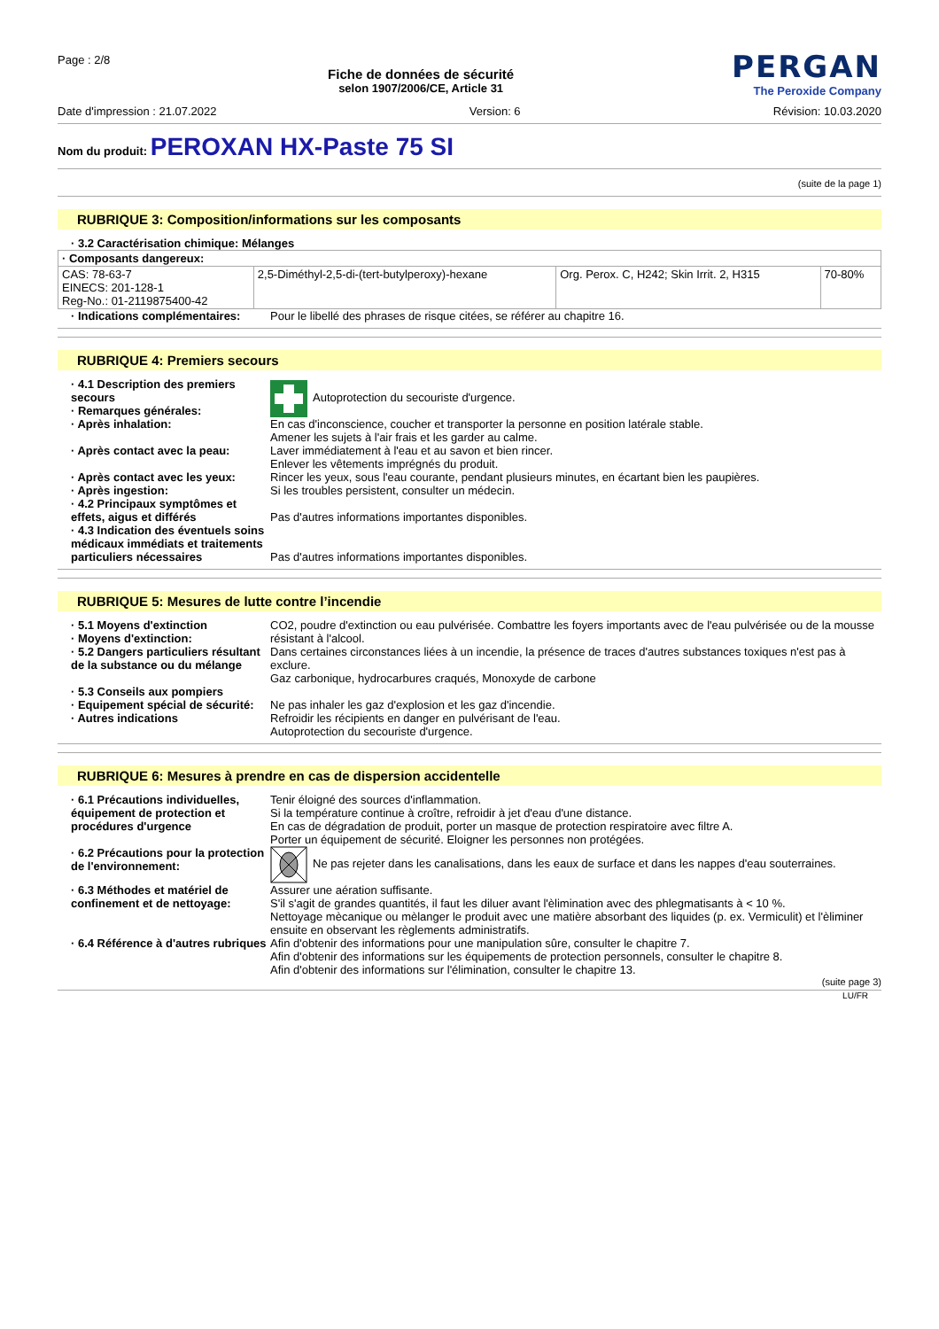Page : 2/8
Fiche de données de sécurité
selon 1907/2006/CE, Article 31
PERGAN
The Peroxide Company
Date d'impression : 21.07.2022 Version: 6 Révision: 10.03.2020
Nom du produit: PEROXAN HX-Paste 75 SI
(suite de la page 1)
RUBRIQUE 3: Composition/informations sur les composants
· 3.2 Caractérisation chimique: Mélanges
| · Composants dangereux: | | | |
| --- | --- | --- | --- |
| CAS: 78-63-7 EINECS: 201-128-1 Reg-No.: 01-2119875400-42 | 2,5-Diméthyl-2,5-di-(tert-butylperoxy)-hexane | Org. Perox. C, H242; Skin Irrit. 2, H315 | 70-80% |
| · Indications complémentaires: | Pour le libellé des phrases de risque citées, se référer au chapitre 16. |
RUBRIQUE 4: Premiers secours
| · 4.1 Description des premiers secours · Remarques générales: | Autoprotection du secouriste d'urgence. |
| · Après inhalation: | En cas d'inconscience, coucher et transporter la personne en position latérale stable. Amener les sujets à l'air frais et les garder au calme. |
| · Après contact avec la peau: | Laver immédiatement à l'eau et au savon et bien rincer. Enlever les vêtements imprégnés du produit. |
| · Après contact avec les yeux: | Rincer les yeux, sous l'eau courante, pendant plusieurs minutes, en écartant bien les paupières. |
| · Après ingestion: | Si les troubles persistent, consulter un médecin. |
| · 4.2 Principaux symptômes et effets, aigus et différés | Pas d'autres informations importantes disponibles. |
| · 4.3 Indication des éventuels soins médicaux immédiats et traitements particuliers nécessaires | Pas d'autres informations importantes disponibles. |
RUBRIQUE 5: Mesures de lutte contre l’incendie
| · 5.1 Moyens d'extinction · Moyens d'extinction: | CO2, poudre d'extinction ou eau pulvérisée. Combattre les foyers importants avec de l'eau pulvérisée ou de la mousse résistant à l'alcool. |
| · 5.2 Dangers particuliers résultant de la substance ou du mélange | Dans certaines circonstances liées à un incendie, la présence de traces d'autres substances toxiques n'est pas à exclure. Gaz carbonique, hydrocarbures craqués, Monoxyde de carbone |
| · 5.3 Conseils aux pompiers · Equipement spécial de sécurité: | Ne pas inhaler les gaz d'explosion et les gaz d'incendie. |
| · Autres indications | Refroidir les récipients en danger en pulvérisant de l'eau. Autoprotection du secouriste d'urgence. |
RUBRIQUE 6: Mesures à prendre en cas de dispersion accidentelle
| · 6.1 Précautions individuelles, équipement de protection et procédures d'urgence | Tenir éloigné des sources d'inflammation. Si la température continue à croître, refroidir à jet d'eau d'une distance. En cas de dégradation de produit, porter un masque de protection respiratoire avec filtre A. Porter un équipement de sécurité. Eloigner les personnes non protégées. |
| · 6.2 Précautions pour la protection de l'environnement: | Ne pas rejeter dans les canalisations, dans les eaux de surface et dans les nappes d'eau souterraines. |
| · 6.3 Méthodes et matériel de confinement et de nettoyage: | Assurer une aération suffisante. S'il s'agit de grandes quantités, il faut les diluer avant l'èlimination avec des phlegmatisants à < 10 %. Nettoyage mècanique ou mèlanger le produit avec une matière absorbant des liquides (p. ex. Vermiculit) et l'èliminer ensuite en observant les règlements administratifs. |
| · 6.4 Référence à d'autres rubriques | Afin d'obtenir des informations pour une manipulation sûre, consulter le chapitre 7. Afin d'obtenir des informations sur les équipements de protection personnels, consulter le chapitre 8. Afin d'obtenir des informations sur l'élimination, consulter le chapitre 13. |
(suite page 3)
LU/FR